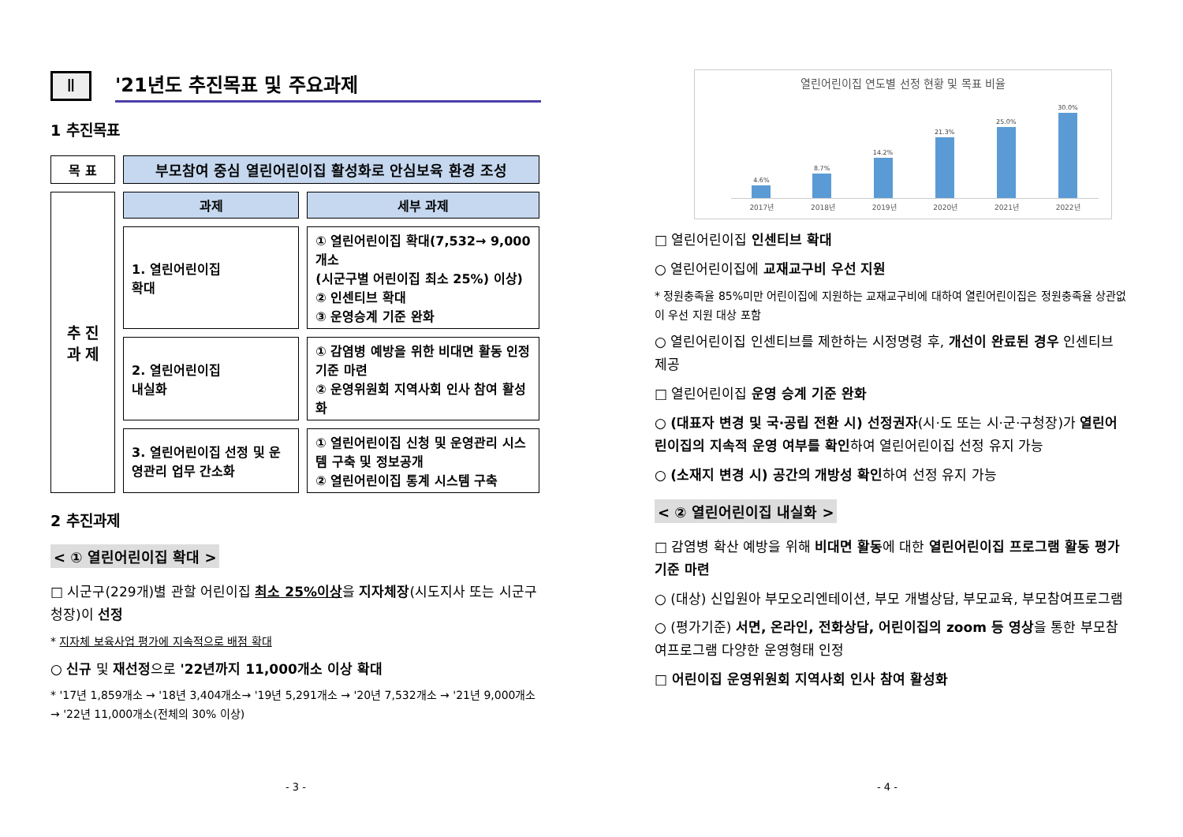Ⅱ
'21년도 추진목표 및 주요과제
1 추진목표
| 목 표 | 부모참여 중심 열린어린이집 활성화로 안심보육 환경 조성 | |
| 추 진 과 제 | 과제 | 세부 과제 |
| | 1. 열린어린이집 확대 | ① 열린어린이집 확대(7,532→ 9,000개소 (시군구별 어린이집 최소 25%) 이상) ② 인센티브 확대 ③ 운영승계 기준 완화 |
| | 2. 열린어린이집 내실화 | ① 감염병 예방을 위한 비대면 활동 인정기준 마련 ② 운영위원회 지역사회 인사 참여 활성화 |
| | 3. 열린어린이집 선정 및 운영관리 업무 간소화 | ① 열린어린이집 신청 및 운영관리 시스템 구축 및 정보공개 ② 열린어린이집 통계 시스템 구축 |
2 추진과제
< ① 열린어린이집 확대 >
□ 시군구(229개)별 관할 어린이집 최소 25%이상을 지자체장(시도지사 또는 시군구청장)이 선정
* 지자체 보육사업 평가에 지속적으로 배점 확대
○ 신규 및 재선정으로 '22년까지 11,000개소 이상 확대
* '17년 1,859개소 → '18년 3,404개소→ '19년 5,291개소 → '20년 7,532개소 → '21년 9,000개소 → '22년 11,000개소(전체의 30% 이상)
- 3 -
열린어린이집 연도별 선정 현황 및 목표 비율
4.6%
8.7%
14.2%
21.3%
25.0%
30.0%
2017년 2018년 2019년 2020년 2021년 2022년
□ 열린어린이집 인센티브 확대
○ 열린어린이집에 교재교구비 우선 지원
* 정원충족율 85%미만 어린이집에 지원하는 교재교구비에 대하여 열린어린이집은 정원충족율 상관없이 우선 지원 대상 포함
○ 열린어린이집 인센티브를 제한하는 시정명령 후, 개선이 완료된 경우 인센티브 제공
□ 열린어린이집 운영 승계 기준 완화
○ (대표자 변경 및 국·공립 전환 시) 선정권자(시·도 또는 시·군·구청장)가 열린어린이집의 지속적 운영 여부를 확인하여 열린어린이집 선정 유지 가능
○ (소재지 변경 시) 공간의 개방성 확인하여 선정 유지 가능
< ② 열린어린이집 내실화 >
□ 감염병 확산 예방을 위해 비대면 활동에 대한 열린어린이집 프로그램 활동 평가 기준 마련
○ (대상) 신입원아 부모오리엔테이션, 부모 개별상담, 부모교육, 부모참여프로그램
○ (평가기준) 서면, 온라인, 전화상담, 어린이집의 zoom 등 영상을 통한 부모참여프로그램 다양한 운영형태 인정
□ 어린이집 운영위원회 지역사회 인사 참여 활성화
- 4 -